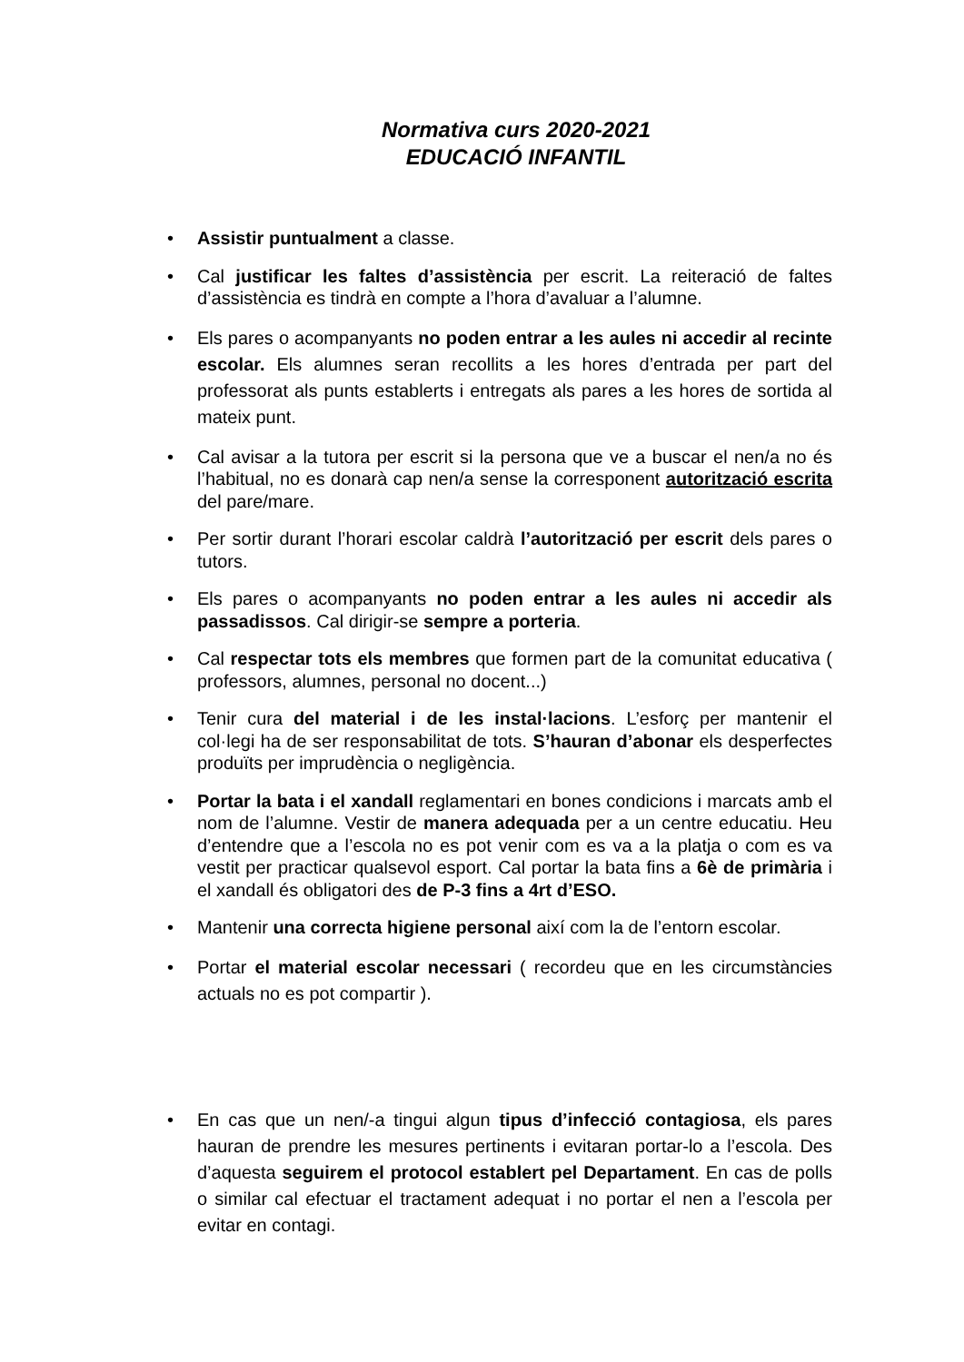Normativa curs 2020-2021
EDUCACIÓ INFANTIL
• Assistir puntualment a classe.
• Cal justificar les faltes d’assistència per escrit. La reiteració de faltes d’assistència es tindrà en compte a l’hora d’avaluar a l’alumne.
• Els pares o acompanyants no poden entrar a les aules ni accedir al recinte escolar. Els alumnes seran recollits a les hores d’entrada per part del professorat als punts establerts i entregats als pares a les hores de sortida al mateix punt.
• Cal avisar a la tutora per escrit si la persona que ve a buscar el nen/a no és l’habitual, no es donarà cap nen/a sense la corresponent autorització escrita del pare/mare.
• Per sortir durant l’horari escolar caldrà l’autorització per escrit dels pares o tutors.
• Els pares o acompanyants no poden entrar a les aules ni accedir als passadissos. Cal dirigir-se sempre a porteria.
• Cal respectar tots els membres que formen part de la comunitat educativa ( professors, alumnes, personal no docent...)
• Tenir cura del material i de les instal·lacions. L’esforç per mantenir el col·legi ha de ser responsabilitat de tots. S’hauran d’abonar els desperfectes produïts per imprudència o negligència.
• Portar la bata i el xandall reglamentari en bones condicions i marcats amb el nom de l’alumne. Vestir de manera adequada per a un centre educatiu. Heu d’entendre que a l’escola no es pot venir com es va a la platja o com es va vestit per practicar qualsevol esport. Cal portar la bata fins a 6è de primària i el xandall és obligatori des de P-3 fins a 4rt d’ESO.
• Mantenir una correcta higiene personal així com la de l’entorn escolar.
• Portar el material escolar necessari ( recordeu que en les circumstàncies actuals no es pot compartir ).
• En cas que un nen/-a tingui algun tipus d’infecció contagiosa, els pares hauran de prendre les mesures pertinents i evitaran portar-lo a l’escola. Des d’aquesta seguirem el protocol establert pel Departament. En cas de polls o similar cal efectuar el tractament adequat i no portar el nen a l’escola per evitar en contagi.